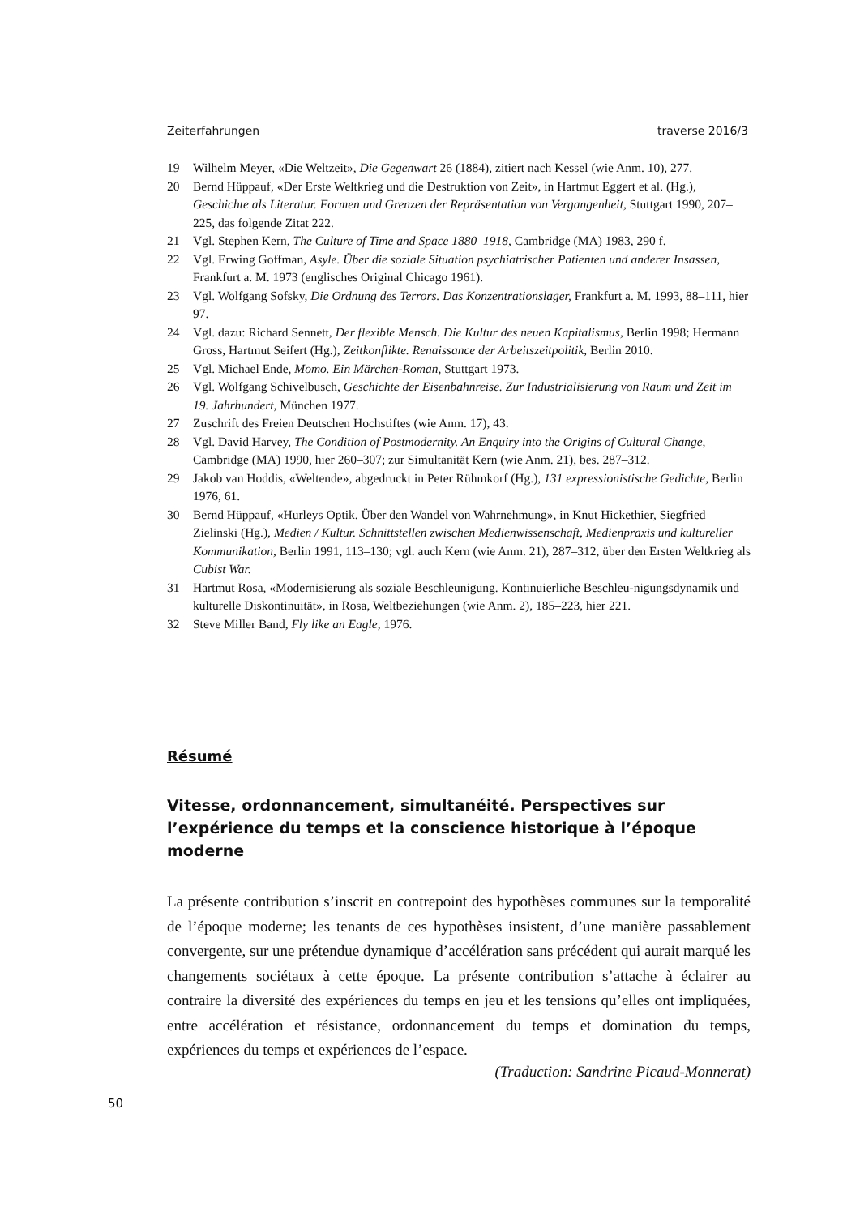Zeiterfahrungen traverse 2016/3
19 Wilhelm Meyer, «Die Weltzeit», Die Gegenwart 26 (1884), zitiert nach Kessel (wie Anm. 10), 277.
20 Bernd Hüppauf, «Der Erste Weltkrieg und die Destruktion von Zeit», in Hartmut Eggert et al. (Hg.), Geschichte als Literatur. Formen und Grenzen der Repräsentation von Vergangenheit, Stuttgart 1990, 207–225, das folgende Zitat 222.
21 Vgl. Stephen Kern, The Culture of Time and Space 1880–1918, Cambridge (MA) 1983, 290 f.
22 Vgl. Erwing Goffman, Asyle. Über die soziale Situation psychiatrischer Patienten und anderer Insassen, Frankfurt a. M. 1973 (englisches Original Chicago 1961).
23 Vgl. Wolfgang Sofsky, Die Ordnung des Terrors. Das Konzentrationslager, Frankfurt a. M. 1993, 88–111, hier 97.
24 Vgl. dazu: Richard Sennett, Der flexible Mensch. Die Kultur des neuen Kapitalismus, Berlin 1998; Hermann Gross, Hartmut Seifert (Hg.), Zeitkonflikte. Renaissance der Arbeitszeitpolitik, Berlin 2010.
25 Vgl. Michael Ende, Momo. Ein Märchen-Roman, Stuttgart 1973.
26 Vgl. Wolfgang Schivelbusch, Geschichte der Eisenbahnreise. Zur Industrialisierung von Raum und Zeit im 19. Jahrhundert, München 1977.
27 Zuschrift des Freien Deutschen Hochstiftes (wie Anm. 17), 43.
28 Vgl. David Harvey, The Condition of Postmodernity. An Enquiry into the Origins of Cultural Change, Cambridge (MA) 1990, hier 260–307; zur Simultanität Kern (wie Anm. 21), bes. 287–312.
29 Jakob van Hoddis, «Weltende», abgedruckt in Peter Rühmkorf (Hg.), 131 expressionistische Gedichte, Berlin 1976, 61.
30 Bernd Hüppauf, «Hurleys Optik. Über den Wandel von Wahrnehmung», in Knut Hickethier, Siegfried Zielinski (Hg.), Medien / Kultur. Schnittstellen zwischen Medienwissenschaft, Medienpraxis und kultureller Kommunikation, Berlin 1991, 113–130; vgl. auch Kern (wie Anm. 21), 287–312, über den Ersten Weltkrieg als Cubist War.
31 Hartmut Rosa, «Modernisierung als soziale Beschleunigung. Kontinuierliche Beschleu-nigungsdynamik und kulturelle Diskontinuität», in Rosa, Weltbeziehungen (wie Anm. 2), 185–223, hier 221.
32 Steve Miller Band, Fly like an Eagle, 1976.
Résumé
Vitesse, ordonnancement, simultanéité. Perspectives sur l’expérience du temps et la conscience historique à l’époque moderne
La présente contribution s’inscrit en contrepoint des hypothèses communes sur la temporalité de l’époque moderne; les tenants de ces hypothèses insistent, d’une manière passablement convergente, sur une prétendue dynamique d’accélération sans précédent qui aurait marqué les changements sociétaux à cette époque. La présente contribution s’attache à éclairer au contraire la diversité des expériences du temps en jeu et les tensions qu’elles ont impliquées, entre accélération et résistance, ordonnancement du temps et domination du temps, expériences du temps et expériences de l’espace.
(Traduction: Sandrine Picaud-Monnerat)
50